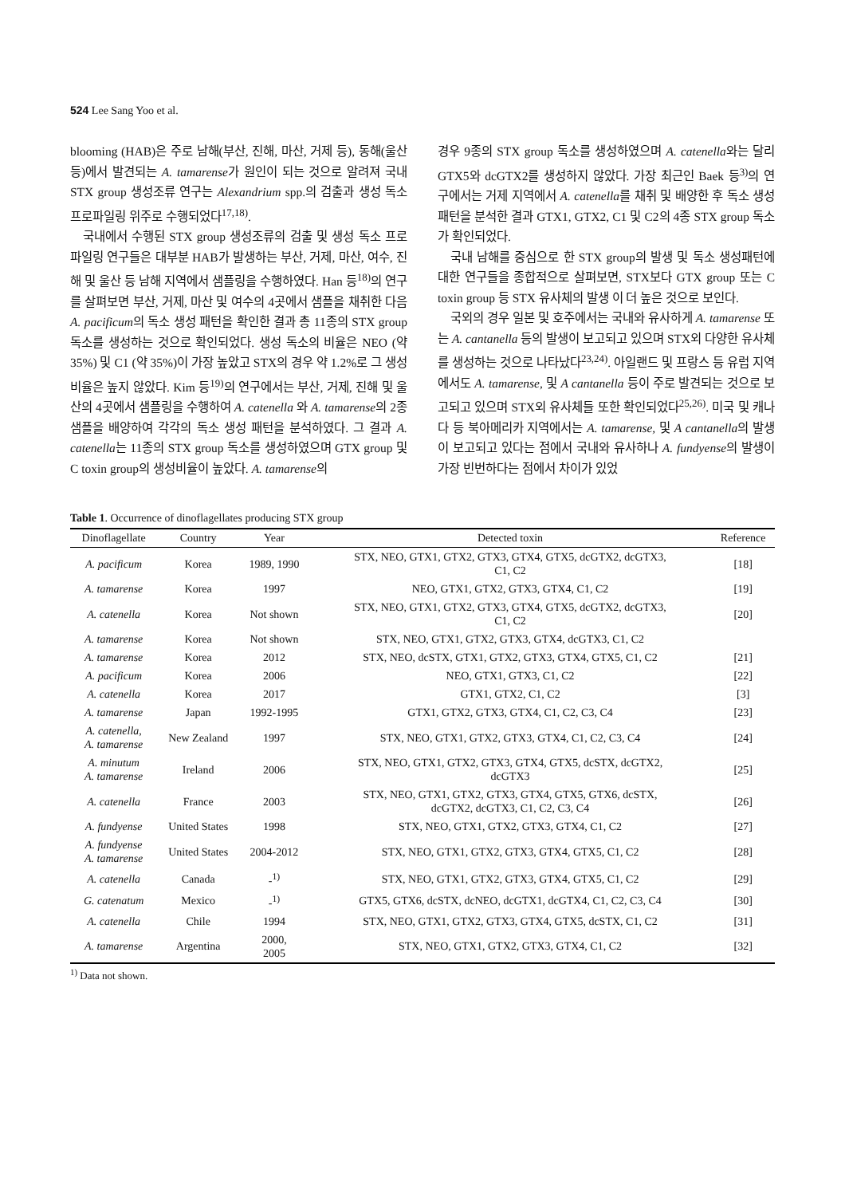524 Lee Sang Yoo et al.
blooming (HAB)은 주로 남해(부산, 진해, 마산, 거제 등), 동해(울산 등)에서 발견되는 A. tamarense가 원인이 되는 것으로 알려져 국내 STX group 생성조류 연구는 Alexandrium spp.의 검출과 생성 독소 프로파일링 위주로 수행되었다<sup>17,18)</sup>.
국내에서 수행된 STX group 생성조류의 검출 및 생성 독소 프로파일링 연구들은 대부분 HAB가 발생하는 부산, 거제, 마산, 여수, 진해 및 울산 등 남해 지역에서 샘플링을 수행하였다. Han 등<sup>18)</sup>의 연구를 살펴보면 부산, 거제, 마산 및 여수의 4곳에서 샘플을 채취한 다음 A. pacificum의 독소 생성 패턴을 확인한 결과 총 11종의 STX group 독소를 생성하는 것으로 확인되었다. 생성 독소의 비율은 NEO (약 35%) 및 C1 (약 35%)이 가장 높았고 STX의 경우 약 1.2%로 그 생성비율은 높지 않았다. Kim 등<sup>19)</sup>의 연구에서는 부산, 거제, 진해 및 울산의 4곳에서 샘플링을 수행하여 A. catenella 와 A. tamarense의 2종 샘플을 배양하여 각각의 독소 생성 패턴을 분석하였다. 그 결과 A. catenella는 11종의 STX group 독소를 생성하였으며 GTX group 및 C toxin group의 생성비율이 높았다. A. tamarense의
경우 9종의 STX group 독소를 생성하였으며 A. catenella와는 달리 GTX5와 dcGTX2를 생성하지 않았다. 가장 최근인 Baek 등<sup>3)</sup>의 연구에서는 거제 지역에서 A. catenella를 채취 및 배양한 후 독소 생성 패턴을 분석한 결과 GTX1, GTX2, C1 및 C2의 4종 STX group 독소가 확인되었다.
국내 남해를 중심으로 한 STX group의 발생 및 독소 생성패턴에 대한 연구들을 종합적으로 살펴보면, STX보다 GTX group 또는 C toxin group 등 STX 유사체의 발생 이 더 높은 것으로 보인다.
국외의 경우 일본 및 호주에서는 국내와 유사하게 A. tamarense 또는 A. cantanella 등의 발생이 보고되고 있으며 STX외 다양한 유사체를 생성하는 것으로 나타났다<sup>23,24)</sup>. 아일랜드 및 프랑스 등 유럽 지역에서도 A. tamarense, 및 A cantanella 등이 주로 발견되는 것으로 보고되고 있으며 STX외 유사체들 또한 확인되었다<sup>25,26)</sup>. 미국 및 캐나다 등 북아메리카 지역에서는 A. tamarense, 및 A cantanella의 발생이 보고되고 있다는 점에서 국내와 유사하나 A. fundyense의 발생이 가장 빈번하다는 점에서 차이가 있었
Table 1. Occurrence of dinoflagellates producing STX group
| Dinoflagellate | Country | Year | Detected toxin | Reference |
| --- | --- | --- | --- | --- |
| A. pacificum | Korea | 1989, 1990 | STX, NEO, GTX1, GTX2, GTX3, GTX4, GTX5, dcGTX2, dcGTX3, C1, C2 | [18] |
| A. tamarense | Korea | 1997 | NEO, GTX1, GTX2, GTX3, GTX4, C1, C2 | [19] |
| A. catenella | Korea | Not shown | STX, NEO, GTX1, GTX2, GTX3, GTX4, GTX5, dcGTX2, dcGTX3, C1, C2 | [20] |
| A. tamarense | Korea | Not shown | STX, NEO, GTX1, GTX2, GTX3, GTX4, dcGTX3, C1, C2 | |
| A. tamarense | Korea | 2012 | STX, NEO, dcSTX, GTX1, GTX2, GTX3, GTX4, GTX5, C1, C2 | [21] |
| A. pacificum | Korea | 2006 | NEO, GTX1, GTX3, C1, C2 | [22] |
| A. catenella | Korea | 2017 | GTX1, GTX2, C1, C2 | [3] |
| A. tamarense | Japan | 1992-1995 | GTX1, GTX2, GTX3, GTX4, C1, C2, C3, C4 | [23] |
| A. catenella, A. tamarense | New Zealand | 1997 | STX, NEO, GTX1, GTX2, GTX3, GTX4, C1, C2, C3, C4 | [24] |
| A. minutum A. tamarense | Ireland | 2006 | STX, NEO, GTX1, GTX2, GTX3, GTX4, GTX5, dcSTX, dcGTX2, dcGTX3 | [25] |
| A. catenella | France | 2003 | STX, NEO, GTX1, GTX2, GTX3, GTX4, GTX5, GTX6, dcSTX, dcGTX2, dcGTX3, C1, C2, C3, C4 | [26] |
| A. fundyense | United States | 1998 | STX, NEO, GTX1, GTX2, GTX3, GTX4, C1, C2 | [27] |
| A. fundyense A. tamarense | United States | 2004-2012 | STX, NEO, GTX1, GTX2, GTX3, GTX4, GTX5, C1, C2 | [28] |
| A. catenella | Canada | -<sup>1)</sup> | STX, NEO, GTX1, GTX2, GTX3, GTX4, GTX5, C1, C2 | [29] |
| G. catenatum | Mexico | -<sup>1)</sup> | GTX5, GTX6, dcSTX, dcNEO, dcGTX1, dcGTX4, C1, C2, C3, C4 | [30] |
| A. catenella | Chile | 1994 | STX, NEO, GTX1, GTX2, GTX3, GTX4, GTX5, dcSTX, C1, C2 | [31] |
| A. tamarense | Argentina | 2000, 2005 | STX, NEO, GTX1, GTX2, GTX3, GTX4, C1, C2 | [32] |
<sup>1)</sup> Data not shown.